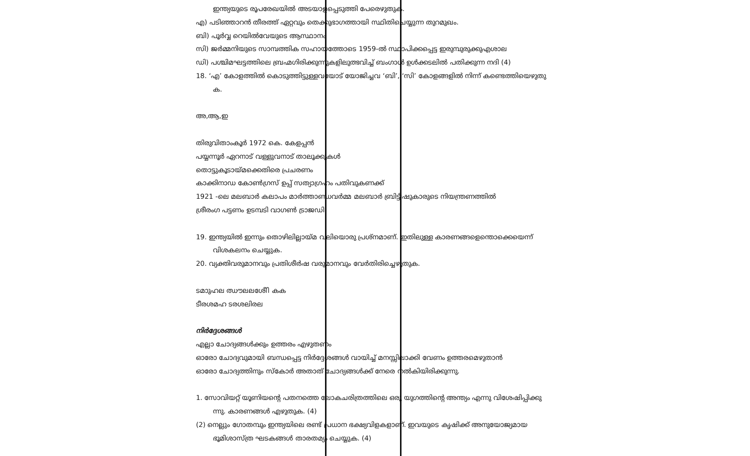ഇന്ത്യയുടെ രൂപരേഖയിൽ അടയാളപ്പെടുത്തി പേരെഴുതുക.
എ) പടിഞ്ഞാറൻ തീരത്ത് ഏറ്റവും തെക്കുഭാഗത്തായി സ്ഥിതിചെയ്യുന്ന തുറമുഖം.
ബി) പൂർവ്വ റെയിൽവേയുടെ ആസ്ഥാനം
സി) ജർമ്മനിയുടെ സാമ്പത്തിക സഹായത്തോടെ 1959-ൽ സ്ഥാപിക്കപ്പെട്ട ഇരുമ്പുരുക്കുഎശാല
ഡി) പശ്ചിമഘട്ടത്തിലെ ബ്രഹ്മഗിരിക്കുന്നുകളിലുത്ഭവിച്ച് ബംഗാൾ ഉൾക്കടലിൽ പതിക്കുന്ന നദി (4)
18. ‘എ’ കോളത്തിൽ കൊടുത്തിട്ടുള്ളവയോട് യോജിച്ചവ ‘ബി’, ‘സി’ കോളങ്ങളിൽ നിന്ന് കണ്ടെത്തിയെഴുതു
ക.
അ,ആ,ഇ
തിരുവിതാംകൂർ 1972 കെ. കേളപ്പൻ
പയ്യന്നൂർ ഏറനാട് വള്ളുവനാട് താലൂക്കുകൾ
തൊട്ടുകൂടായ്മക്കെതിരെ പ്രചരണം
കാക്കിനാഡ കോൺഗ്രസ് ഉപ്പ് സത്യാഗ്രഹം പതിവുകണക്ക്
1921 -ലെ മലബാർ കലാപം മാർത്താണ്ഡവർമ്മ മലബാർ ബ്രിട്ടീഷുകാരുടെ നിയന്ത്രണത്തിൽ
ശ്രീരംഗ പട്ടണം ഉടമ്പടി വാഗൺ ട്രാജഡി
19. ഇന്ത്യയിൽ ഇന്നും തൊഴിലില്ലായ്മ വലിയൊരു പ്രശ്നമാണ്. ഇതിലുള്ള കാരണങ്ങളെന്തൊക്കെയെന്ന്
വിശകലനം ചെയ്യുക.
20. വ്യക്തിവരുമാനവും പ്രതിശീർഷ വരുമാനവും വേർതിരിച്ചെഴുതുക.
ടമാുഹല ഝൗലലശേീി കക
ടീരശമഹ ടരശലിരല
നിർദ്ദേശങ്ങൾ
എല്ലാ ചോദ്യങ്ങൾക്കും ഉത്തരം എഴുതണം
ഓരോ ചോദ്യവുമായി ബന്ധപ്പെട്ട നിർദ്ദേശങ്ങൾ വായിച്ച് മനസ്സിലാക്കി വേണം ഉത്തരമെഴുതാൻ
ഓരോ ചോദ്യത്തിനും സ്കോർ അതാത് ചോദ്യങ്ങൾക്ക് നേരെ നൽകിയിരിക്കുന്നു.
1. സോവിയറ്റ് യൂണിയന്റെ പതനത്തെ ലോകചരിത്രത്തിലെ ഒരു യുഗത്തിന്റെ അന്ത്യം എന്നു വിശേഷിപ്പിക്കു
ന്നു. കാരണങ്ങൾ എഴുതുക. (4)
(2) നെല്ലും ഗോതമ്പും ഇന്ത്യയിലെ രണ്ട് പ്രധാന ഭക്ഷ്യവിളകളാണ്. ഇവയുടെ കൃഷിക്ക് അനുയോജ്യമായ
ഭൂമിശാസ്ത്ര ഘടകങ്ങൾ താരതമ്യം ചെയ്യുക. (4)